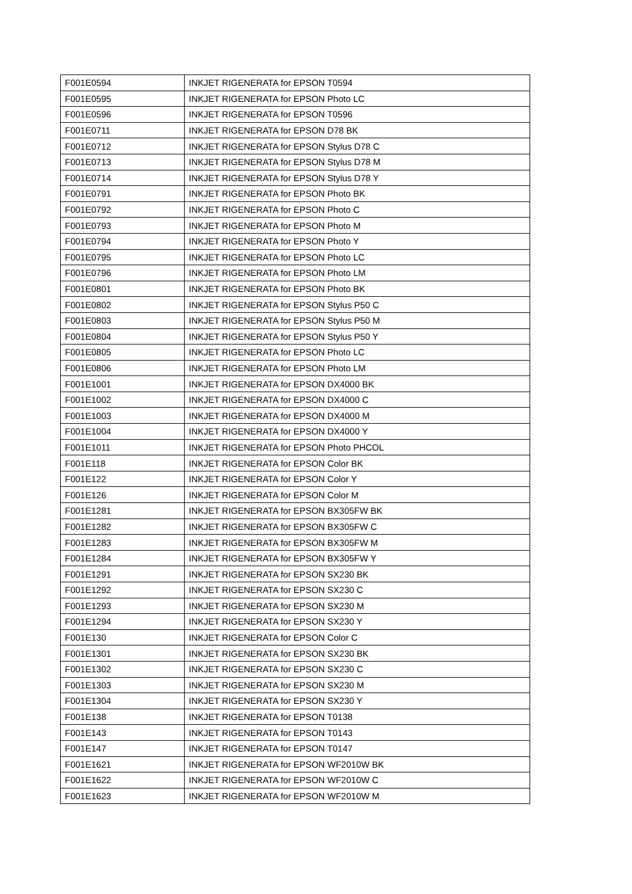| F001E0594 | INKJET RIGENERATA for EPSON T0594 |
| F001E0595 | INKJET RIGENERATA for EPSON Photo LC |
| F001E0596 | INKJET RIGENERATA for EPSON T0596 |
| F001E0711 | INKJET RIGENERATA for EPSON D78 BK |
| F001E0712 | INKJET RIGENERATA for EPSON Stylus D78 C |
| F001E0713 | INKJET RIGENERATA for EPSON Stylus D78 M |
| F001E0714 | INKJET RIGENERATA for EPSON Stylus D78 Y |
| F001E0791 | INKJET RIGENERATA for EPSON Photo BK |
| F001E0792 | INKJET RIGENERATA for EPSON Photo C |
| F001E0793 | INKJET RIGENERATA for EPSON Photo M |
| F001E0794 | INKJET RIGENERATA for EPSON Photo Y |
| F001E0795 | INKJET RIGENERATA for EPSON Photo LC |
| F001E0796 | INKJET RIGENERATA for EPSON Photo LM |
| F001E0801 | INKJET RIGENERATA for EPSON Photo BK |
| F001E0802 | INKJET RIGENERATA for EPSON Stylus P50 C |
| F001E0803 | INKJET RIGENERATA for EPSON Stylus P50 M |
| F001E0804 | INKJET RIGENERATA for EPSON Stylus P50 Y |
| F001E0805 | INKJET RIGENERATA for EPSON Photo LC |
| F001E0806 | INKJET RIGENERATA for EPSON Photo LM |
| F001E1001 | INKJET RIGENERATA for EPSON DX4000 BK |
| F001E1002 | INKJET RIGENERATA for EPSON DX4000 C |
| F001E1003 | INKJET RIGENERATA for EPSON DX4000 M |
| F001E1004 | INKJET RIGENERATA for EPSON DX4000 Y |
| F001E1011 | INKJET RIGENERATA for EPSON Photo PHCOL |
| F001E118 | INKJET RIGENERATA for EPSON Color BK |
| F001E122 | INKJET RIGENERATA for EPSON Color Y |
| F001E126 | INKJET RIGENERATA for EPSON Color M |
| F001E1281 | INKJET RIGENERATA for EPSON BX305FW BK |
| F001E1282 | INKJET RIGENERATA for EPSON BX305FW C |
| F001E1283 | INKJET RIGENERATA for EPSON BX305FW M |
| F001E1284 | INKJET RIGENERATA for EPSON BX305FW Y |
| F001E1291 | INKJET RIGENERATA for EPSON SX230 BK |
| F001E1292 | INKJET RIGENERATA for EPSON SX230 C |
| F001E1293 | INKJET RIGENERATA for EPSON SX230 M |
| F001E1294 | INKJET RIGENERATA for EPSON SX230 Y |
| F001E130 | INKJET RIGENERATA for EPSON Color C |
| F001E1301 | INKJET RIGENERATA for EPSON SX230 BK |
| F001E1302 | INKJET RIGENERATA for EPSON SX230 C |
| F001E1303 | INKJET RIGENERATA for EPSON SX230 M |
| F001E1304 | INKJET RIGENERATA for EPSON SX230 Y |
| F001E138 | INKJET RIGENERATA for EPSON T0138 |
| F001E143 | INKJET RIGENERATA for EPSON T0143 |
| F001E147 | INKJET RIGENERATA for EPSON T0147 |
| F001E1621 | INKJET RIGENERATA for EPSON WF2010W BK |
| F001E1622 | INKJET RIGENERATA for EPSON WF2010W C |
| F001E1623 | INKJET RIGENERATA for EPSON WF2010W M |